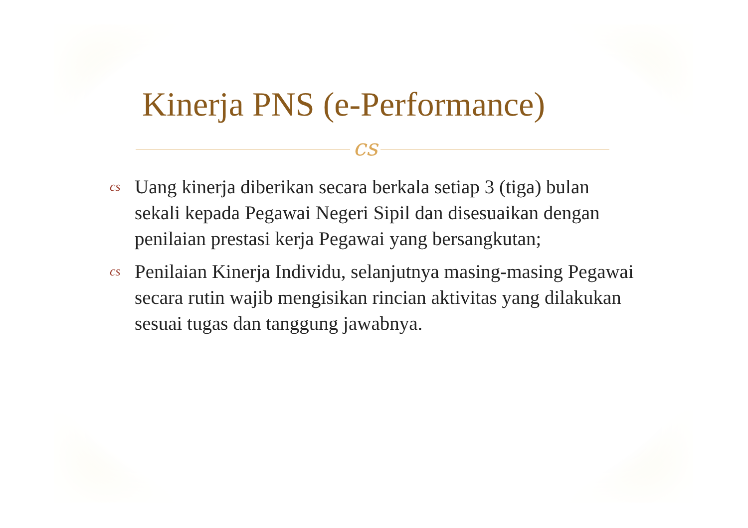Kinerja PNS (e-Performance)
cs
cs Uang kinerja diberikan secara berkala setiap 3 (tiga) bulan sekali kepada Pegawai Negeri Sipil dan disesuaikan dengan penilaian prestasi kerja Pegawai yang bersangkutan;
cs Penilaian Kinerja Individu, selanjutnya masing-masing Pegawai secara rutin wajib mengisikan rincian aktivitas yang dilakukan sesuai tugas dan tanggung jawabnya.